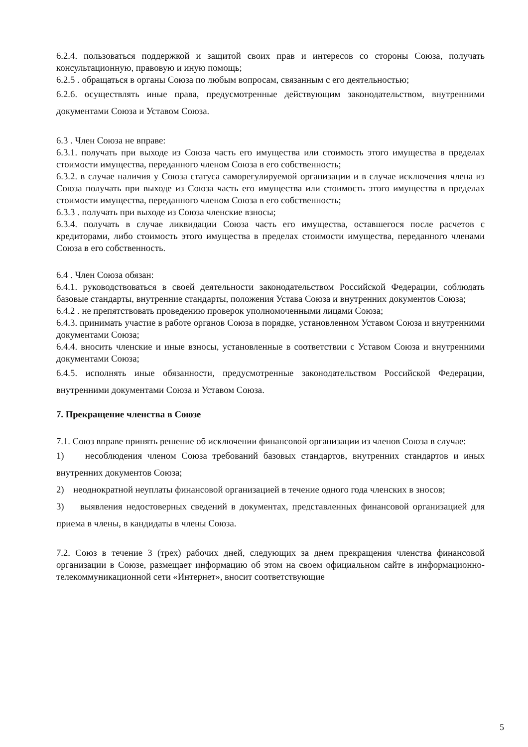6.2.4. пользоваться поддержкой и защитой своих прав и интересов со стороны Союза, получать консультационную, правовую и иную помощь;
6.2.5 . обращаться в органы Союза по любым вопросам, связанным с его деятельностью;
6.2.6. осуществлять иные права, предусмотренные действующим законодательством, внутренними документами Союза и Уставом Союза.
6.3 . Член Союза не вправе:
6.3.1. получать при выходе из Союза часть его имущества или стоимость этого имущества в пределах стоимости имущества, переданного членом Союза в его собственность;
6.3.2. в случае наличия у Союза статуса саморегулируемой организации и в случае исключения члена из Союза получать при выходе из Союза часть его имущества или стоимость этого имущества в пределах стоимости имущества, переданного членом Союза в его собственность;
6.3.3 . получать при выходе из Союза членские взносы;
6.3.4. получать в случае ликвидации Союза часть его имущества, оставшегося после расчетов с кредиторами, либо стоимость этого имущества в пределах стоимости имущества, переданного членами Союза в его собственность.
6.4 . Член Союза обязан:
6.4.1. руководствоваться в своей деятельности законодательством Российской Федерации, соблюдать базовые стандарты, внутренние стандарты, положения Устава Союза и внутренних документов Союза;
6.4.2 . не препятствовать проведению проверок уполномоченными лицами Союза;
6.4.3. принимать участие в работе органов Союза в порядке, установленном Уставом Союза и внутренними документами Союза;
6.4.4. вносить членские и иные взносы, установленные в соответствии с Уставом Союза и внутренними документами Союза;
6.4.5. исполнять иные обязанности, предусмотренные законодательством Российской Федерации, внутренними документами Союза и Уставом Союза.
7. Прекращение членства в Союзе
7.1. Союз вправе принять решение об исключении финансовой организации из членов Союза в случае:
1) несоблюдения членом Союза требований базовых стандартов, внутренних стандартов и иных внутренних документов Союза;
2) неоднократной неуплаты финансовой организацией в течение одного года членских в зносов;
3) выявления недостоверных сведений в документах, представленных финансовой организацией для приема в члены, в кандидаты в члены Союза.
7.2. Союз в течение 3 (трех) рабочих дней, следующих за днем прекращения членства финансовой организации в Союзе, размещает информацию об этом на своем официальном сайте в информационно-телекоммуникационной сети «Интернет», вносит соответствующие
5